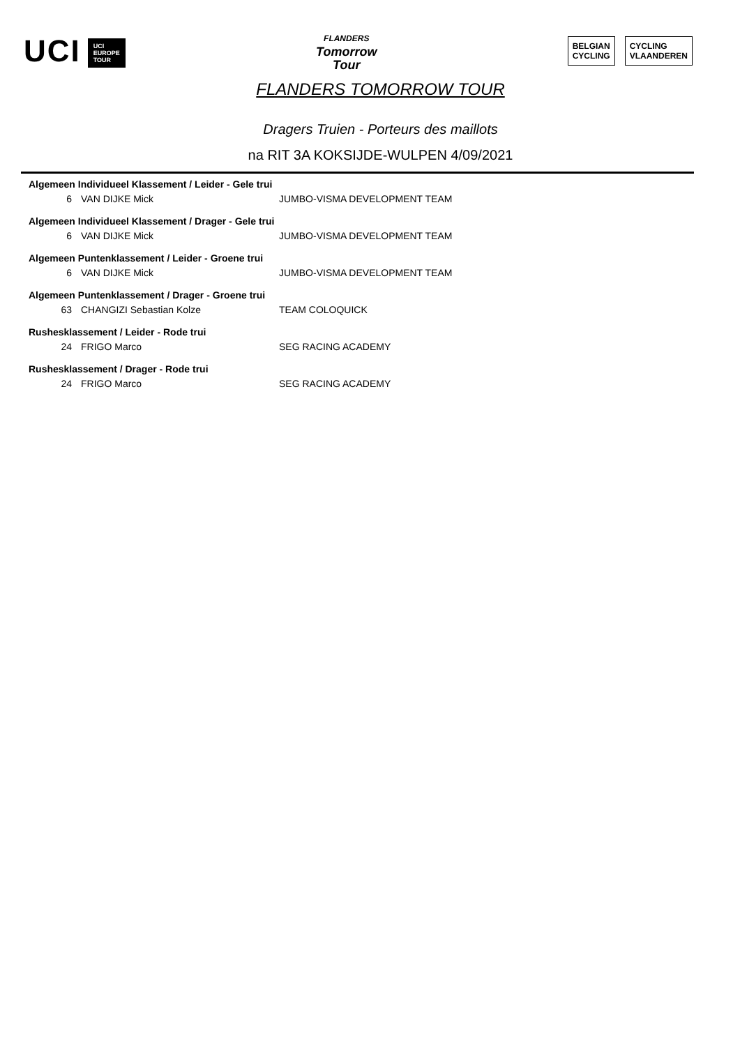UCI UCI
EUROPE
TOUR
FLANDERS
Tomorrow
Tour
BELGIAN
CYCLING
CYCLING
VLAANDEREN
FLANDERS TOMORROW TOUR
Dragers Truien - Porteurs des maillots
na RIT 3A KOKSIJDE-WULPEN 4/09/2021
| Algemeen Individueel Klassement / Leider - Gele trui | | |
| --- | --- | --- |
| 6 | VAN DIJKE Mick | JUMBO-VISMA DEVELOPMENT TEAM |
| Algemeen Individueel Klassement / Drager - Gele trui | | |
| 6 | VAN DIJKE Mick | JUMBO-VISMA DEVELOPMENT TEAM |
| Algemeen Puntenklassement / Leider - Groene trui | | |
| 6 | VAN DIJKE Mick | JUMBO-VISMA DEVELOPMENT TEAM |
| Algemeen Puntenklassement / Drager - Groene trui | | |
| 63 | CHANGIZI Sebastian Kolze | TEAM COLOQUICK |
| Rushesklassement / Leider - Rode trui | | |
| 24 | FRIGO Marco | SEG RACING ACADEMY |
| Rushesklassement / Drager - Rode trui | | |
| 24 | FRIGO Marco | SEG RACING ACADEMY |